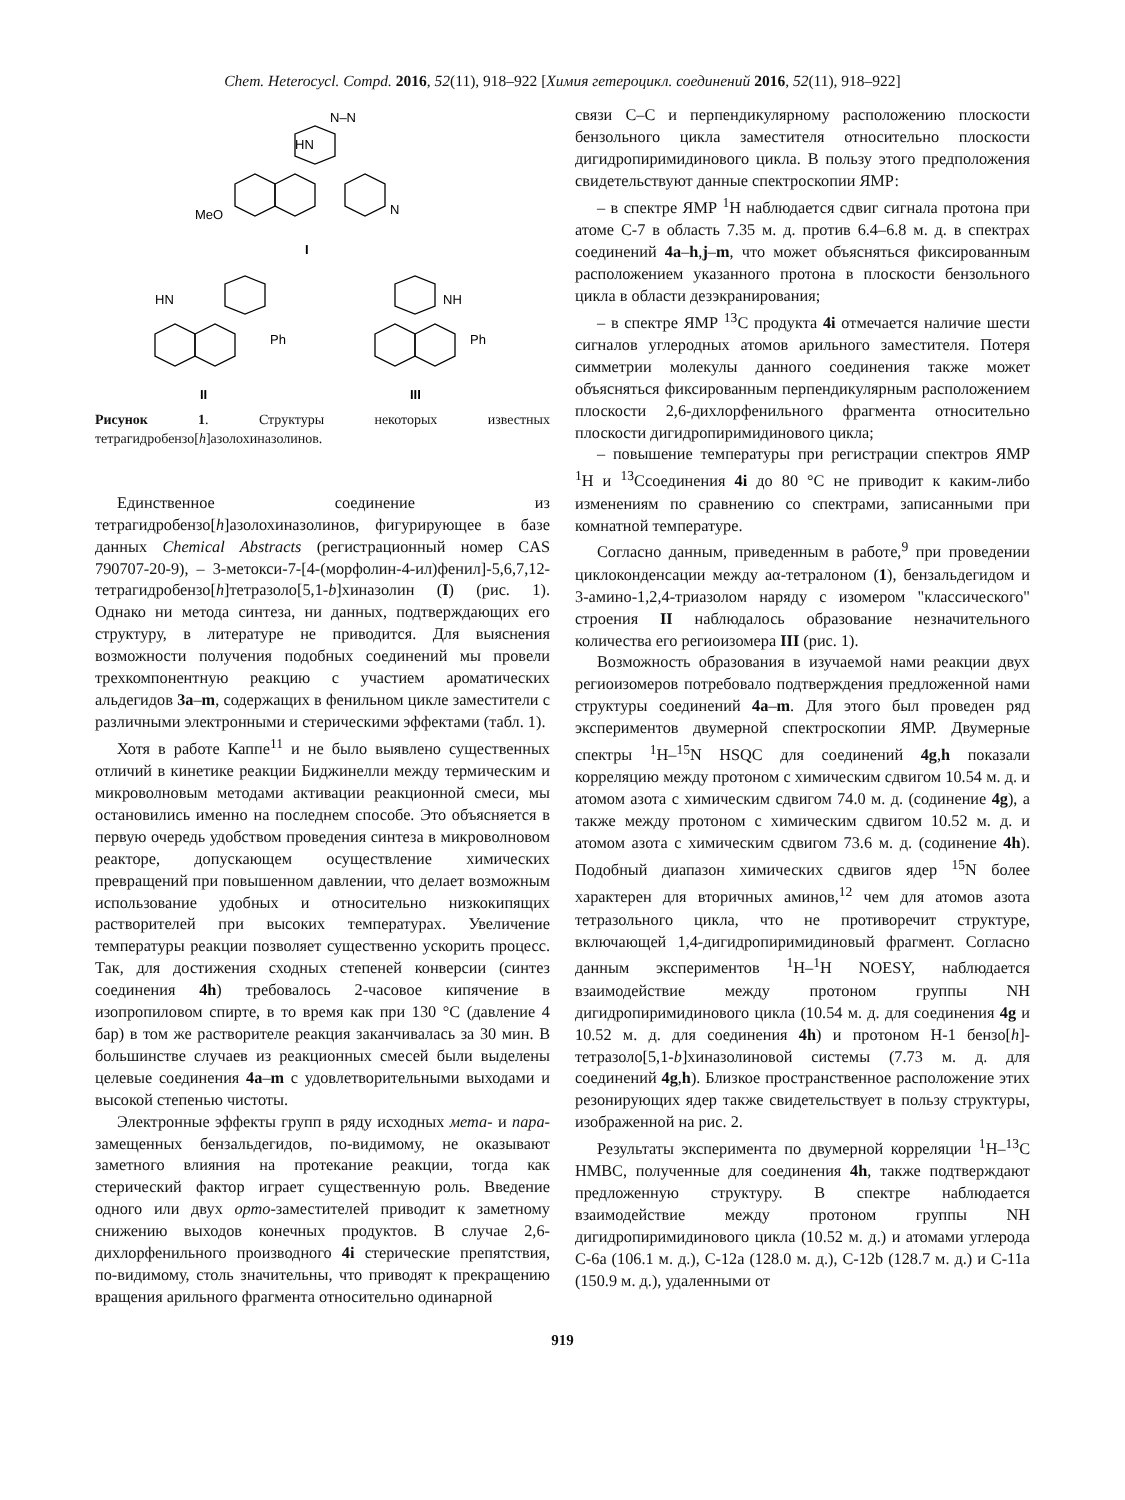Chem. Heterocycl. Compd. 2016, 52(11), 918–922 [Химия гетероцикл. соединений 2016, 52(11), 918–922]
MeO
HN
N–N
N
I
HN
Ph
II
NH
Ph
III
Рисунок 1. Структуры некоторых известных тетрагидробензо[h]азолохиназолинов.
Единственное соединение из тетрагидробензо[h]азолохиназолинов, фигурирующее в базе данных Chemical Abstracts (регистрационный номер CAS 790707-20-9), – 3-метокси-7-[4-(морфолин-4-ил)фенил]-5,6,7,12-тетрагидробензо[h]тетразоло[5,1-b]хиназолин (I) (рис. 1). Однако ни метода синтеза, ни данных, подтверждающих его структуру, в литературе не приводится. Для выяснения возможности получения подобных соединений мы провели трехкомпонентную реакцию с участием ароматических альдегидов 3a–m, содержащих в фенильном цикле заместители с различными электронными и стерическими эффектами (табл. 1).
Хотя в работе Каппе<sup>11</sup> и не было выявлено существенных отличий в кинетике реакции Биджинелли между термическим и микроволновым методами активации реакционной смеси, мы остановились именно на последнем способе. Это объясняется в первую очередь удобством проведения синтеза в микроволновом реакторе, допускающем осуществление химических превращений при повышенном давлении, что делает возможным использование удобных и относительно низкокипящих растворителей при высоких температурах. Увеличение температуры реакции позволяет существенно ускорить процесс. Так, для достижения сходных степеней конверсии (синтез соединения 4h) требовалось 2-часовое кипячение в изопропиловом спирте, в то время как при 130 °С (давление 4 бар) в том же растворителе реакция заканчивалась за 30 мин. В большинстве случаев из реакционных смесей были выделены целевые соединения 4a–m с удовлетворительными выходами и высокой степенью чистоты.
Электронные эффекты групп в ряду исходных мета- и пара-замещенных бензальдегидов, по-видимому, не оказывают заметного влияния на протекание реакции, тогда как стерический фактор играет существенную роль. Введение одного или двух орто-заместителей приводит к заметному снижению выходов конечных продуктов. В случае 2,6-дихлорфенильного производного 4i стерические препятствия, по-видимому, столь значительны, что приводят к прекращению вращения арильного фрагмента относительно одинарной
связи С–С и перпендикулярному расположению плоскости бензольного цикла заместителя относительно плоскости дигидропиримидинового цикла. В пользу этого предположения свидетельствуют данные спектроскопии ЯМР:
– в спектре ЯМР <sup>1</sup>Н наблюдается сдвиг сигнала протона при атоме С-7 в область 7.35 м. д. против 6.4–6.8 м. д. в спектрах соединений 4a–h,j–m, что может объясняться фиксированным расположением указанного протона в плоскости бензольного цикла в области дезэкранирования;
– в спектре ЯМР <sup>13</sup>С продукта 4i отмечается наличие шести сигналов углеродных атомов арильного заместителя. Потеря симметрии молекулы данного соединения также может объясняться фиксированным перпендикулярным расположением плоскости 2,6-дихлорфенильного фрагмента относительно плоскости дигидропиримидинового цикла;
– повышение температуры при регистрации спектров ЯМР <sup>1</sup>Н и <sup>13</sup>Ссоединения 4i до 80 °С не приводит к каким-либо изменениям по сравнению со спектрами, записанными при комнатной температуре.
Согласно данным, приведенным в работе,<sup>9</sup> при проведении циклоконденсации между аα-тетралоном (1), бензальдегидом и 3-амино-1,2,4-триазолом наряду с изомером "классического" строения II наблюдалось образование незначительного количества его региоизомера III (рис. 1).
Возможность образования в изучаемой нами реакции двух региоизомеров потребовало подтверждения предложенной нами структуры соединений 4a–m. Для этого был проведен ряд экспериментов двумерной спектроскопии ЯМР. Двумерные спектры <sup>1</sup>H–<sup>15</sup>N HSQC для соединений 4g,h показали корреляцию между протоном с химическим сдвигом 10.54 м. д. и атомом азота с химическим сдвигом 74.0 м. д. (содинение 4g), а также между протоном с химическим сдвигом 10.52 м. д. и атомом азота с химическим сдвигом 73.6 м. д. (содинение 4h). Подобный диапазон химических сдвигов ядер <sup>15</sup>N более характерен для вторичных аминов,<sup>12</sup> чем для атомов азота тетразольного цикла, что не противоречит структуре, включающей 1,4-дигидропиримидиновый фрагмент. Согласно данным экспериментов <sup>1</sup>H–<sup>1</sup>H NOESY, наблюдается взаимодействие между протоном группы NH дигидропиримидинового цикла (10.54 м. д. для соединения 4g и 10.52 м. д. для соединения 4h) и протоном Н-1 бензо[h]-тетразоло[5,1-b]хиназолиновой системы (7.73 м. д. для соединений 4g,h). Близкое пространственное расположение этих резонирующих ядер также свидетельствует в пользу структуры, изображенной на рис. 2.
Результаты эксперимента по двумерной корреляции <sup>1</sup>H–<sup>13</sup>C HMBC, полученные для соединения 4h, также подтверждают предложенную структуру. В спектре наблюдается взаимодействие между протоном группы NH дигидропиримидинового цикла (10.52 м. д.) и атомами углерода С-6а (106.1 м. д.), С-12а (128.0 м. д.), С-12b (128.7 м. д.) и С-11а (150.9 м. д.), удаленными от
919